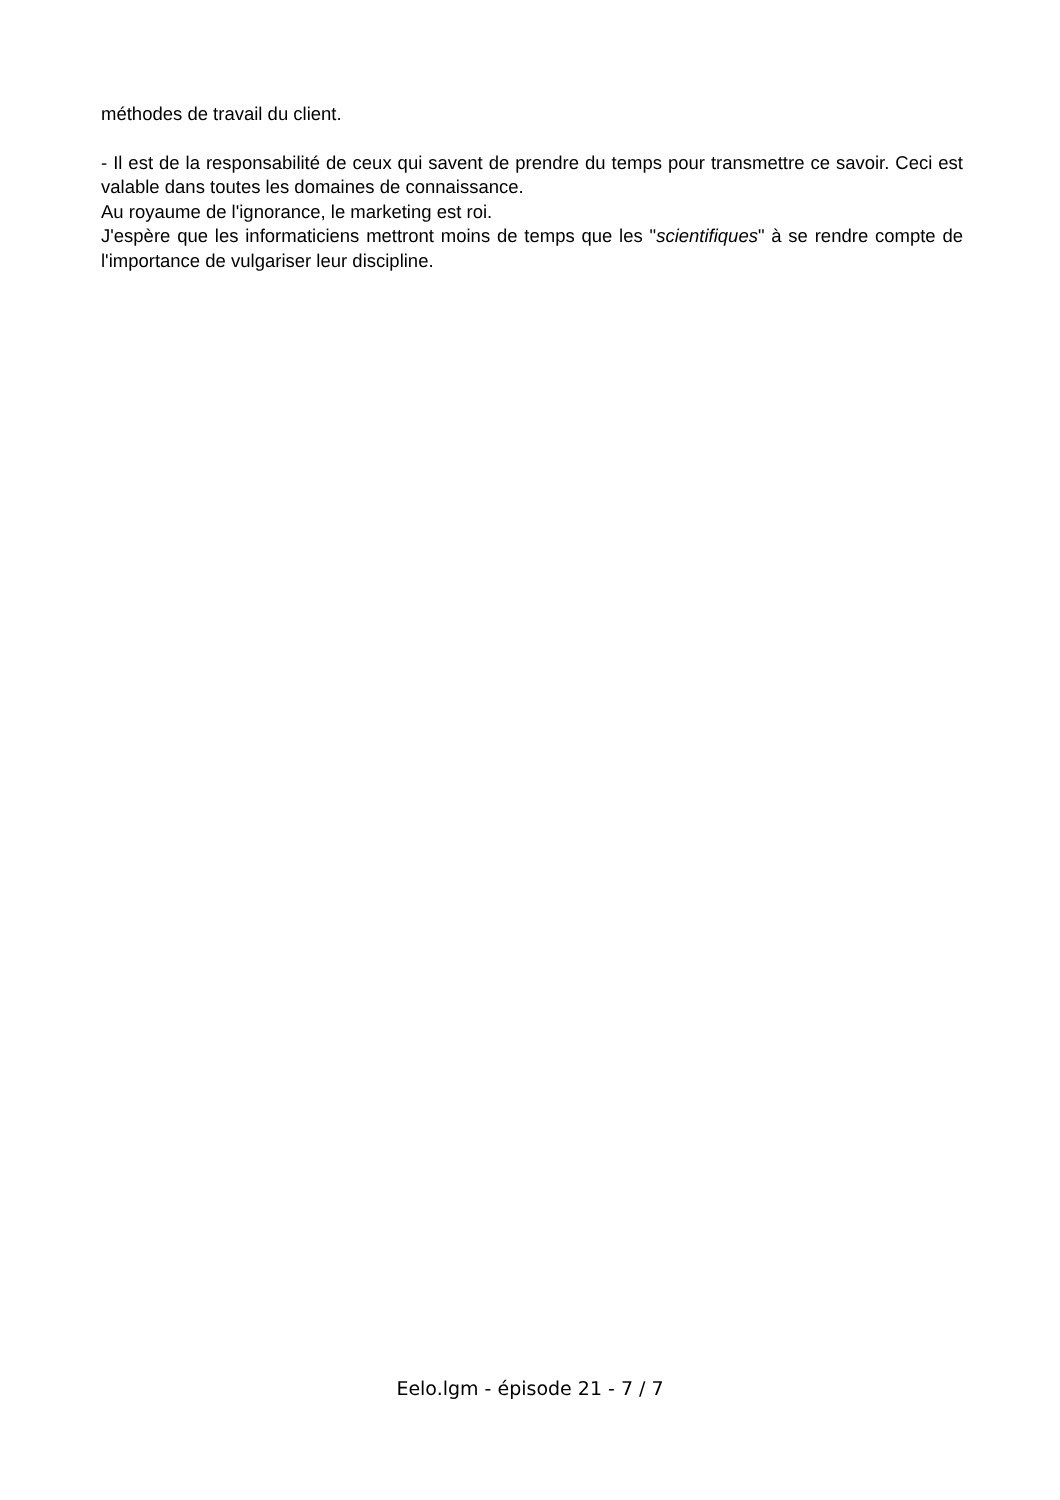méthodes de travail du client.
- Il est de la responsabilité de ceux qui savent de prendre du temps pour transmettre ce savoir. Ceci est valable dans toutes les domaines de connaissance.
Au royaume de l'ignorance, le marketing est roi.
J'espère que les informaticiens mettront moins de temps que les "scientifiques" à se rendre compte de l'importance de vulgariser leur discipline.
Eelo.lgm - épisode 21 - 7 / 7